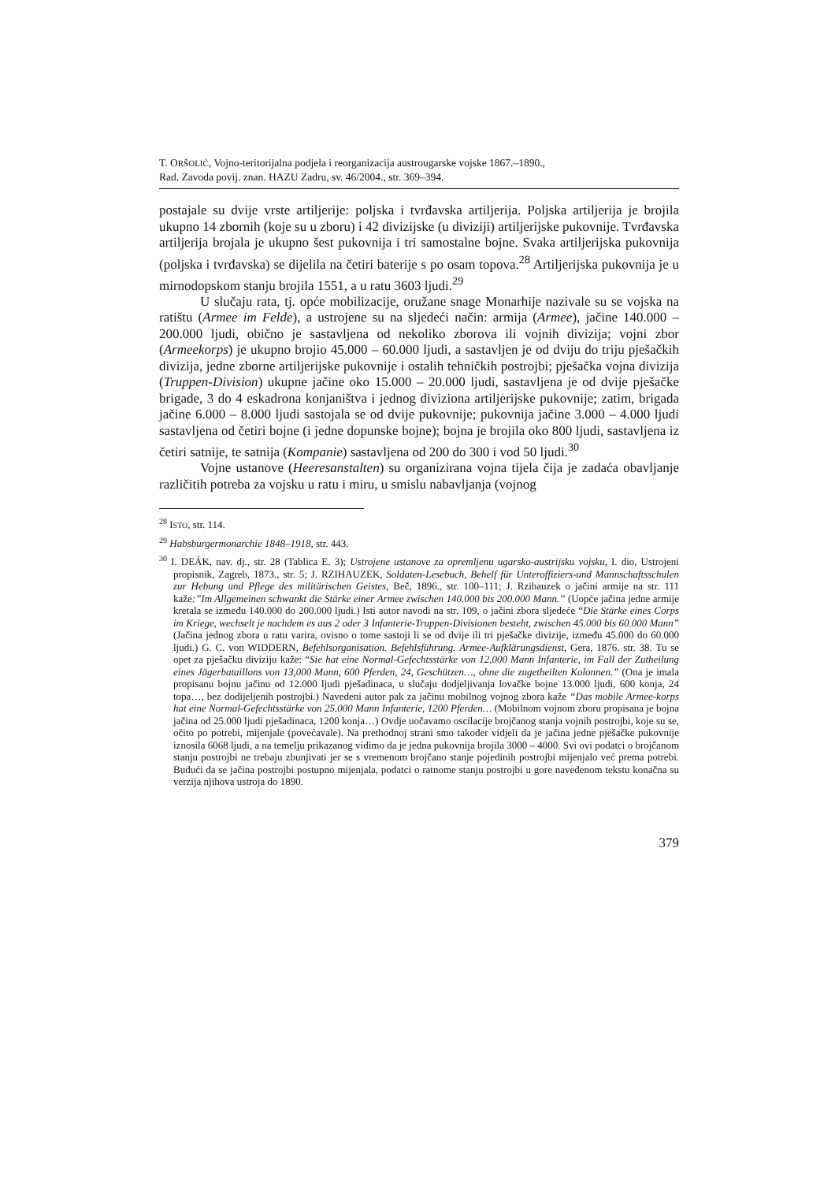T. ORŠOLIĆ, Vojno-teritorijalna podjela i reorganizacija austrougarske vojske 1867.–1890.,
Rad. Zavoda povij. znan. HAZU Zadru, sv. 46/2004., str. 369–394.
postajale su dvije vrste artiljerije: poljska i tvrđavska artiljerija. Poljska artiljerija je brojila ukupno 14 zbornih (koje su u zboru) i 42 divizijske (u diviziji) artiljerijske pukovnije. Tvrđavska artiljerija brojala je ukupno šest pukovnija i tri samostalne bojne. Svaka artiljerijska pukovnija (poljska i tvrđavska) se dijelila na četiri baterije s po osam topova.<sup>28</sup> Artiljerijska pukovnija je u mirnodopskom stanju brojila 1551, a u ratu 3603 ljudi.<sup>29</sup>
U slučaju rata, tj. opće mobilizacije, oružane snage Monarhije nazivale su se vojska na ratištu (Armee im Felde), a ustrojene su na sljedeći način: armija (Armee), jačine 140.000 – 200.000 ljudi, obično je sastavljena od nekoliko zborova ili vojnih divizija; vojni zbor (Armeekorps) je ukupno brojio 45.000 – 60.000 ljudi, a sastavljen je od dviju do triju pješačkih divizija, jedne zborne artiljerijske pukovnije i ostalih tehničkih postrojbi; pješačka vojna divizija (Truppen-Division) ukupne jačine oko 15.000 – 20.000 ljudi, sastavljena je od dvije pješačke brigade, 3 do 4 eskadrona konjaništva i jednog diviziona artiljerijske pukovnije; zatim, brigada jačine 6.000 – 8.000 ljudi sastojala se od dvije pukovnije; pukovnija jačine 3.000 – 4.000 ljudi sastavljena od četiri bojne (i jedne dopunske bojne); bojna je brojila oko 800 ljudi, sastavljena iz četiri satnije, te satnija (Kompanie) sastavljena od 200 do 300 i vod 50 ljudi.<sup>30</sup>
Vojne ustanove (Heeresanstalten) su organizirana vojna tijela čija je zadaća obavljanje različitih potreba za vojsku u ratu i miru, u smislu nabavljanja (vojnog
<sup>28</sup> ISTO, str. 114.
<sup>29</sup> Habsburgermonarchie 1848–1918, str. 443.
<sup>30</sup> I. DEÁK, nav. dj., str. 28 (Tablica E. 3); Ustrojene ustanove za opremljenu ugarsko-austrijsku vojsku, I. dio, Ustrojeni propisnik, Zagreb, 1873., str. 5; J. RZIHAUZEK, Soldaten-Lesebuch, Behelf für Unteroffiziers-und Mannschaftsschulen zur Hebung und Pflege des militärischen Geistes, Beč, 1896., str. 100–111; J. Rzihauzek o jačini armije na str. 111 kaže:”Im Allgemeinen schwankt die Stärke einer Armee zwischen 140.000 bis 200.000 Mann.” (Uopće jačina jedne armije kretala se između 140.000 do 200.000 ljudi.) Isti autor navodi na str. 109, o jačini zbora sljedeće “Die Stärke eines Corps im Kriege, wechselt je nachdem es aus 2 oder 3 Infanterie-Truppen-Divisionen besteht, zwischen 45.000 bis 60.000 Mann” (Jačina jednog zbora u ratu varira, ovisno o tome sastoji li se od dvije ili tri pješačke divizije, između 45.000 do 60.000 ljudi.) G. C. von WIDDERN, Befehlsorganisation. Befehlsführung. Armee-Aufklärungsdienst, Gera, 1876. str. 38. Tu se opet za pješačku diviziju kaže: “Sie hat eine Normal-Gefechtsstärke von 12,000 Mann Infanterie, im Fall der Zutheilung eines Jägerbataillons von 13,000 Mann, 600 Pferden, 24, Geschützen…, ohne die zugetheilten Kolonnen.” (Ona je imala propisanu bojnu jačinu od 12.000 ljudi pješadinaca, u slučaju dodjeljivanja lovačke bojne 13.000 ljudi, 600 konja, 24 topa…, bez dodijeljenih postrojbi.) Navedeni autor pak za jačinu mobilnog vojnog zbora kaže “Das mobile Armee-korps hat eine Normal-Gefechtsstärke von 25.000 Mann Infanterie, 1200 Pferden… (Mobilnom vojnom zboru propisana je bojna jačina od 25.000 ljudi pješadinaca, 1200 konja…) Ovdje uočavamo oscilacije brojčanog stanja vojnih postrojbi, koje su se, očito po potrebi, mijenjale (povećavale). Na prethodnoj strani smo također vidjeli da je jačina jedne pješačke pukovnije iznosila 6068 ljudi, a na temelju prikazanog vidimo da je jedna pukovnija brojila 3000 – 4000. Svi ovi podatci o brojčanom stanju postrojbi ne trebaju zbunjivati jer se s vremenom brojčano stanje pojedinih postrojbi mijenjalo već prema potrebi. Budući da se jačina postrojbi postupno mijenjala, podatci o ratnome stanju postrojbi u gore navedenom tekstu konačna su verzija njihova ustroja do 1890.
379